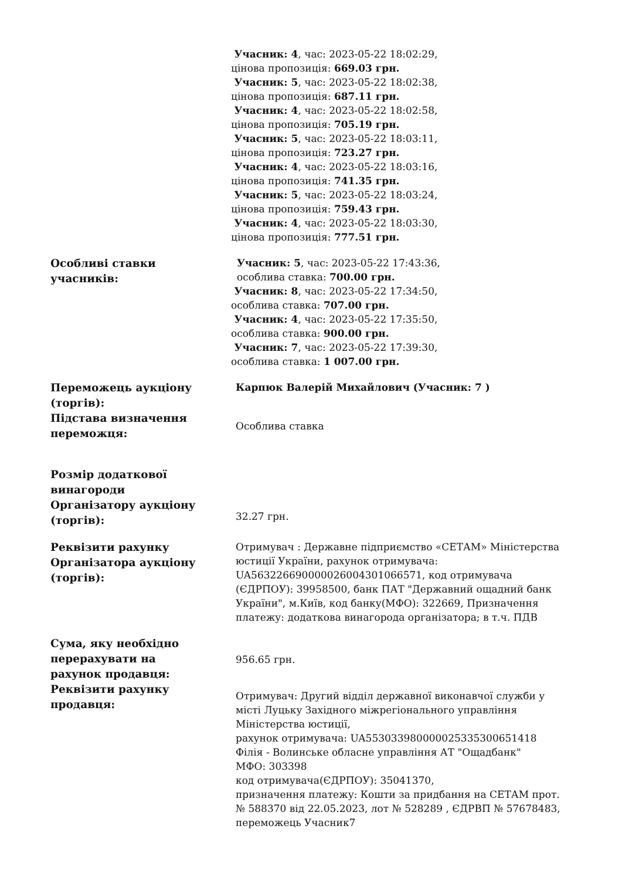| | Учасник: 4 , час: 2023-05-22 18:02:29, цінова пропозиція: 669.03 грн. Учасник: 5 , час: 2023-05-22 18:02:38, цінова пропозиція: 687.11 грн. Учасник: 4 , час: 2023-05-22 18:02:58, цінова пропозиція: 705.19 грн. Учасник: 5 , час: 2023-05-22 18:03:11, цінова пропозиція: 723.27 грн. Учасник: 4 , час: 2023-05-22 18:03:16, цінова пропозиція: 741.35 грн. Учасник: 5 , час: 2023-05-22 18:03:24, цінова пропозиція: 759.43 грн. Учасник: 4 , час: 2023-05-22 18:03:30, цінова пропозиція: 777.51 грн. |
| Особливі ставки учасників: | Учасник: 5 , час: 2023-05-22 17:43:36, особлива ставка: 700.00 грн. Учасник: 8 , час: 2023-05-22 17:34:50, особлива ставка: 707.00 грн. Учасник: 4 , час: 2023-05-22 17:35:50, особлива ставка: 900.00 грн. Учасник: 7 , час: 2023-05-22 17:39:30, особлива ставка: 1 007.00 грн. |
| Переможець аукціону (торгів): | Карпюк Валерій Михайлович (Учасник: 7 ) |
| Підстава визначення переможця: | Особлива ставка |
| Розмір додаткової винагороди Організатору аукціону (торгів): | 32.27 грн. |
| Реквізити рахунку Організатора аукціону (торгів): | Отримувач : Державне підприємство «СЕТАМ» Міністерства юстиції України, рахунок отримувача: UA563226690000026004301066571, код отримувача (ЄДРПОУ): 39958500, банк ПАТ "Державний ощадний банк України", м.Київ, код банку(МФО): 322669, Призначення платежу: додаткова винагорода організатора; в т.ч. ПДВ |
| Сума, яку необхідно перерахувати на рахунок продавця: | 956.65 грн. |
| Реквізити рахунку продавця: | Отримувач: Другий відділ державної виконавчої служби у місті Луцьку Західного міжрегіонального управління Міністерства юстиції, рахунок отримувача: UA553033980000025335300651418 Філія - Волинське обласне управління АТ "Ощадбанк" МФО: 303398 код отримувача(ЄДРПОУ): 35041370, призначення платежу: Кошти за придбання на СЕТАМ прот. № 588370 від 22.05.2023, лот № 528289 , ЄДРВП № 57678483, переможець Учасник7 |